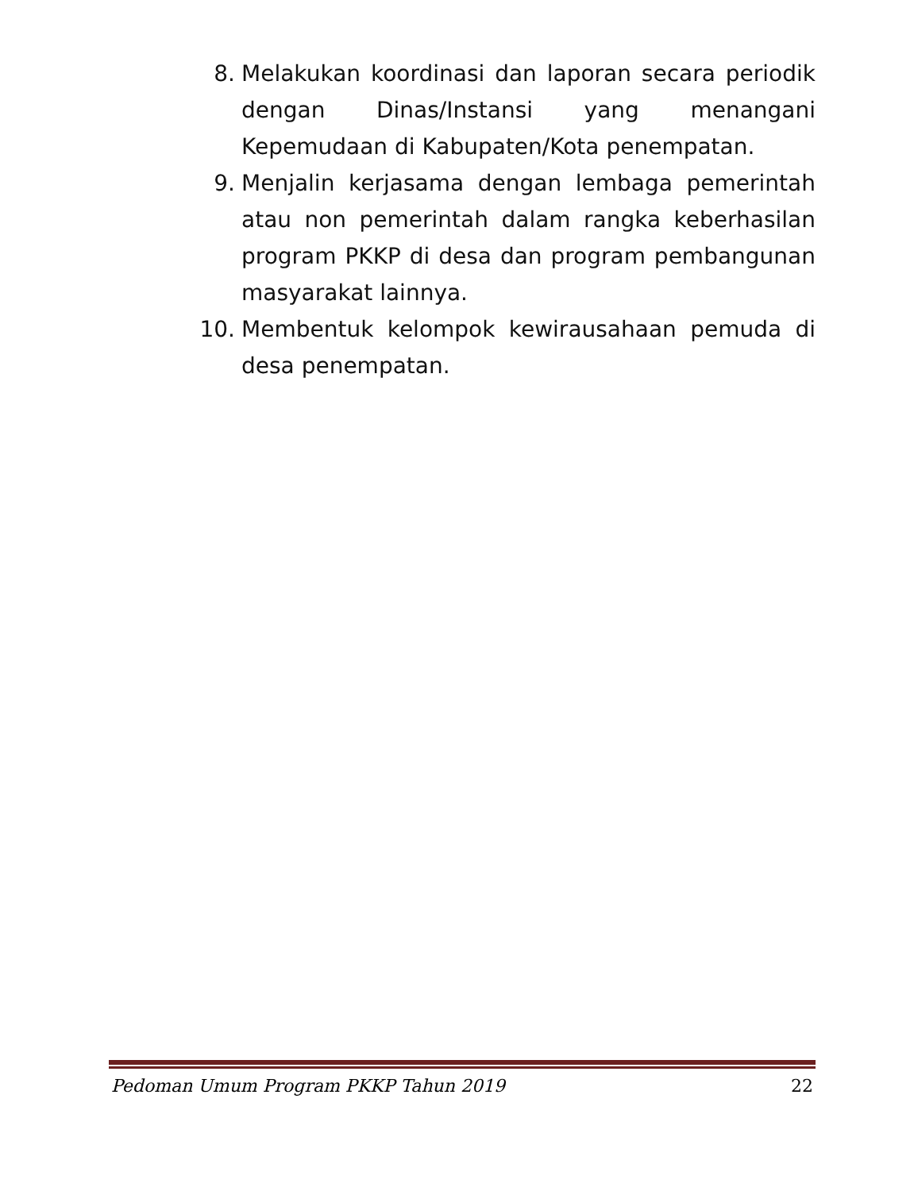8. Melakukan koordinasi dan laporan secara periodik dengan Dinas/Instansi yang menangani Kepemudaan di Kabupaten/Kota penempatan.
9. Menjalin kerjasama dengan lembaga pemerintah atau non pemerintah dalam rangka keberhasilan program PKKP di desa dan program pembangunan masyarakat lainnya.
10. Membentuk kelompok kewirausahaan pemuda di desa penempatan.
Pedoman Umum Program PKKP Tahun 2019 22